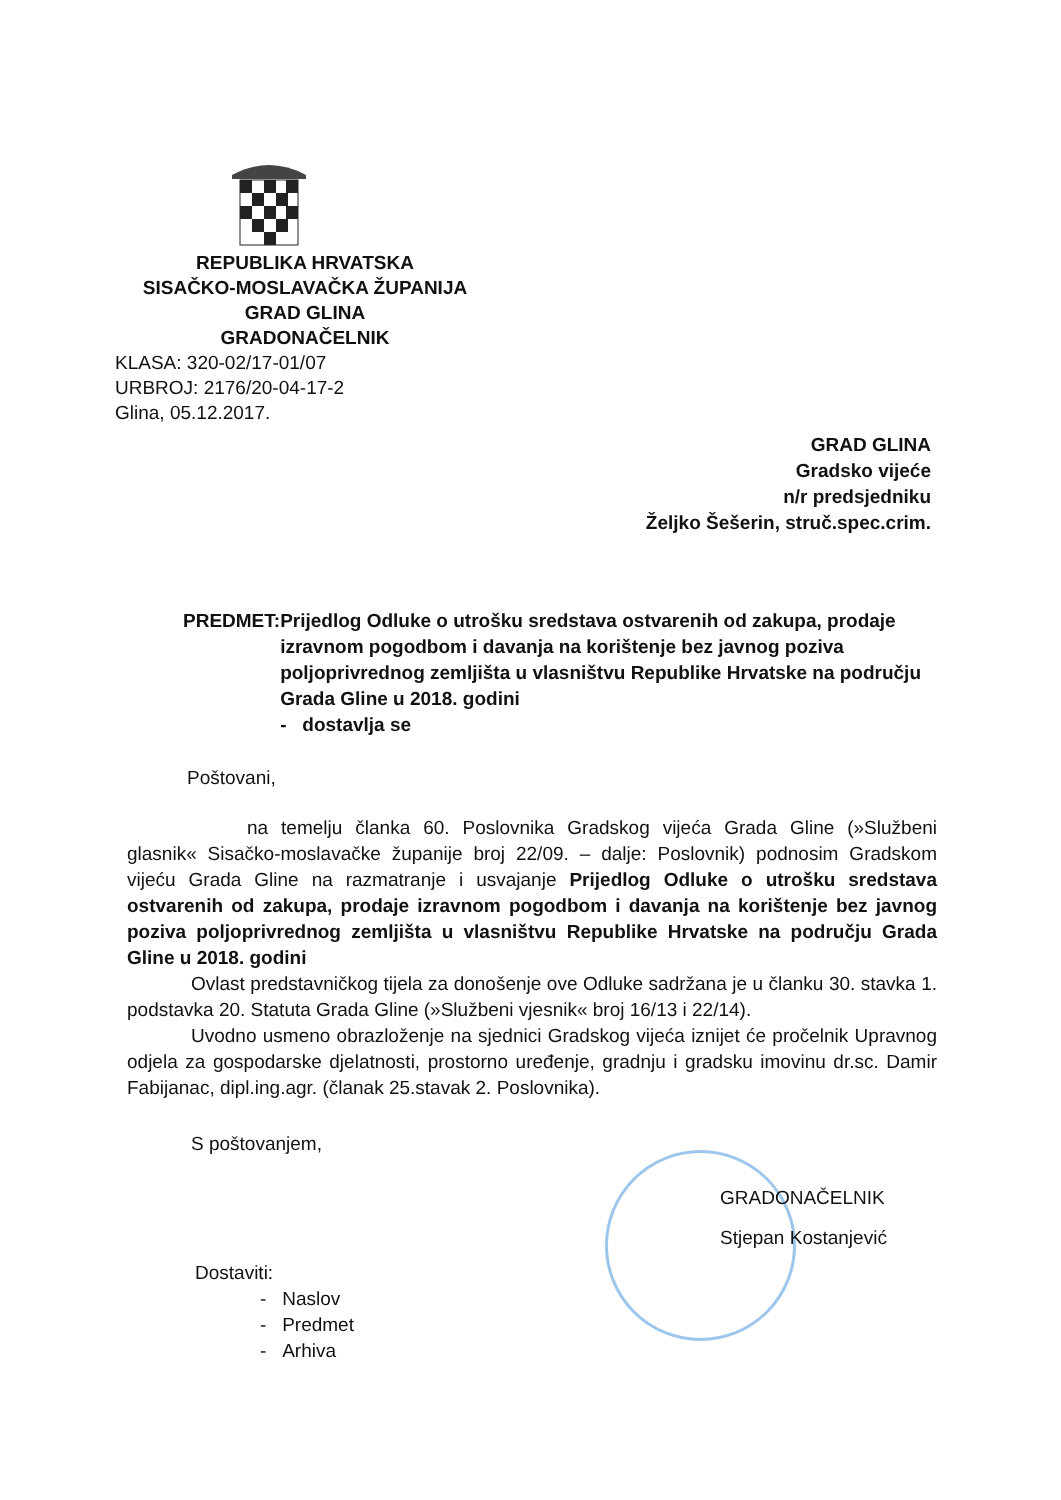REPUBLIKA HRVATSKA
SISAČKO-MOSLAVAČKA ŽUPANIJA
GRAD GLINA
GRADONAČELNIK
KLASA: 320-02/17-01/07
URBROJ: 2176/20-04-17-2
Glina, 05.12.2017.
GRAD GLINA
Gradsko vijeće
n/r predsjedniku
Željko Šešerin, struč.spec.crim.
PREDMET: Prijedlog Odluke o utrošku sredstava ostvarenih od zakupa, prodaje izravnom pogodbom i davanja na korištenje bez javnog poziva poljoprivrednog zemljišta u vlasništvu Republike Hrvatske na području Grada Gline u 2018. godini
- dostavlja se
Poštovani,
na temelju članka 60. Poslovnika Gradskog vijeća Grada Gline (»Službeni glasnik« Sisačko-moslavačke županije broj 22/09. – dalje: Poslovnik) podnosim Gradskom vijeću Grada Gline na razmatranje i usvajanje Prijedlog Odluke o utrošku sredstava ostvarenih od zakupa, prodaje izravnom pogodbom i davanja na korištenje bez javnog poziva poljoprivrednog zemljišta u vlasništvu Republike Hrvatske na području Grada Gline u 2018. godini
Ovlast predstavničkog tijela za donošenje ove Odluke sadržana je u članku 30. stavka 1. podstavka 20. Statuta Grada Gline (»Službeni vjesnik« broj 16/13 i 22/14).
Uvodno usmeno obrazloženje na sjednici Gradskog vijeća iznijet će pročelnik Upravnog odjela za gospodarske djelatnosti, prostorno uređenje, gradnju i gradsku imovinu dr.sc. Damir Fabijanac, dipl.ing.agr. (članak 25.stavak 2. Poslovnika).
S poštovanjem,
GRADONAČELNIK
Stjepan Kostanjević
Dostaviti:
- Naslov
- Predmet
- Arhiva